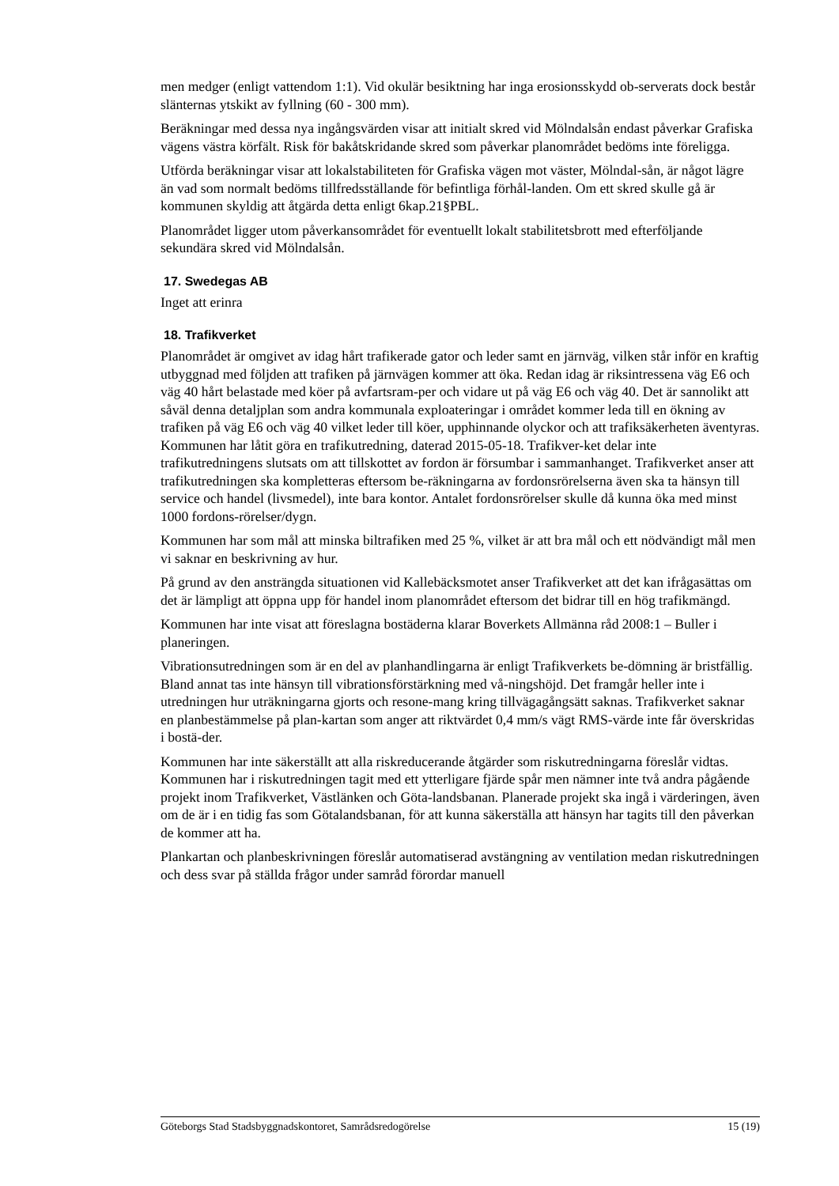men medger (enligt vattendom 1:1). Vid okulär besiktning har inga erosionsskydd ob-serverats dock består slänternas ytskikt av fyllning (60 - 300 mm).
Beräkningar med dessa nya ingångsvärden visar att initialt skred vid Mölndalsån endast påverkar Grafiska vägens västra körfält. Risk för bakåtskridande skred som påverkar planområdet bedöms inte föreligga.
Utförda beräkningar visar att lokalstabiliteten för Grafiska vägen mot väster, Mölndal-sån, är något lägre än vad som normalt bedöms tillfredsställande för befintliga förhål-landen. Om ett skred skulle gå är kommunen skyldig att åtgärda detta enligt 6kap.21§PBL.
Planområdet ligger utom påverkansområdet för eventuellt lokalt stabilitetsbrott med efterföljande sekundära skred vid Mölndalsån.
17. Swedegas AB
Inget att erinra
18. Trafikverket
Planområdet är omgivet av idag hårt trafikerade gator och leder samt en järnväg, vilken står inför en kraftig utbyggnad med följden att trafiken på järnvägen kommer att öka. Redan idag är riksintressena väg E6 och väg 40 hårt belastade med köer på avfartsram-per och vidare ut på väg E6 och väg 40. Det är sannolikt att såväl denna detaljplan som andra kommunala exploateringar i området kommer leda till en ökning av trafiken på väg E6 och väg 40 vilket leder till köer, upphinnande olyckor och att trafiksäkerheten äventyras. Kommunen har låtit göra en trafikutredning, daterad 2015-05-18. Trafikver-ket delar inte trafikutredningens slutsats om att tillskottet av fordon är försumbar i sammanhanget. Trafikverket anser att trafikutredningen ska kompletteras eftersom be-räkningarna av fordonsrörelserna även ska ta hänsyn till service och handel (livsmedel), inte bara kontor. Antalet fordonsrörelser skulle då kunna öka med minst 1000 fordons-rörelser/dygn.
Kommunen har som mål att minska biltrafiken med 25 %, vilket är att bra mål och ett nödvändigt mål men vi saknar en beskrivning av hur.
På grund av den ansträngda situationen vid Kallebäcksmotet anser Trafikverket att det kan ifrågasättas om det är lämpligt att öppna upp för handel inom planområdet eftersom det bidrar till en hög trafikmängd.
Kommunen har inte visat att föreslagna bostäderna klarar Boverkets Allmänna råd 2008:1 – Buller i planeringen.
Vibrationsutredningen som är en del av planhandlingarna är enligt Trafikverkets be-dömning är bristfällig. Bland annat tas inte hänsyn till vibrationsförstärkning med vå-ningshöjd. Det framgår heller inte i utredningen hur uträkningarna gjorts och resone-mang kring tillvägagångsätt saknas. Trafikverket saknar en planbestämmelse på plan-kartan som anger att riktvärdet 0,4 mm/s vägt RMS-värde inte får överskridas i bostä-der.
Kommunen har inte säkerställt att alla riskreducerande åtgärder som riskutredningarna föreslår vidtas. Kommunen har i riskutredningen tagit med ett ytterligare fjärde spår men nämner inte två andra pågående projekt inom Trafikverket, Västlänken och Göta-landsbanan. Planerade projekt ska ingå i värderingen, även om de är i en tidig fas som Götalandsbanan, för att kunna säkerställa att hänsyn har tagits till den påverkan de kommer att ha.
Plankartan och planbeskrivningen föreslår automatiserad avstängning av ventilation medan riskutredningen och dess svar på ställda frågor under samråd förordar manuell
Göteborgs Stad Stadsbyggnadskontoret, Samrådsredogörelse 15 (19)